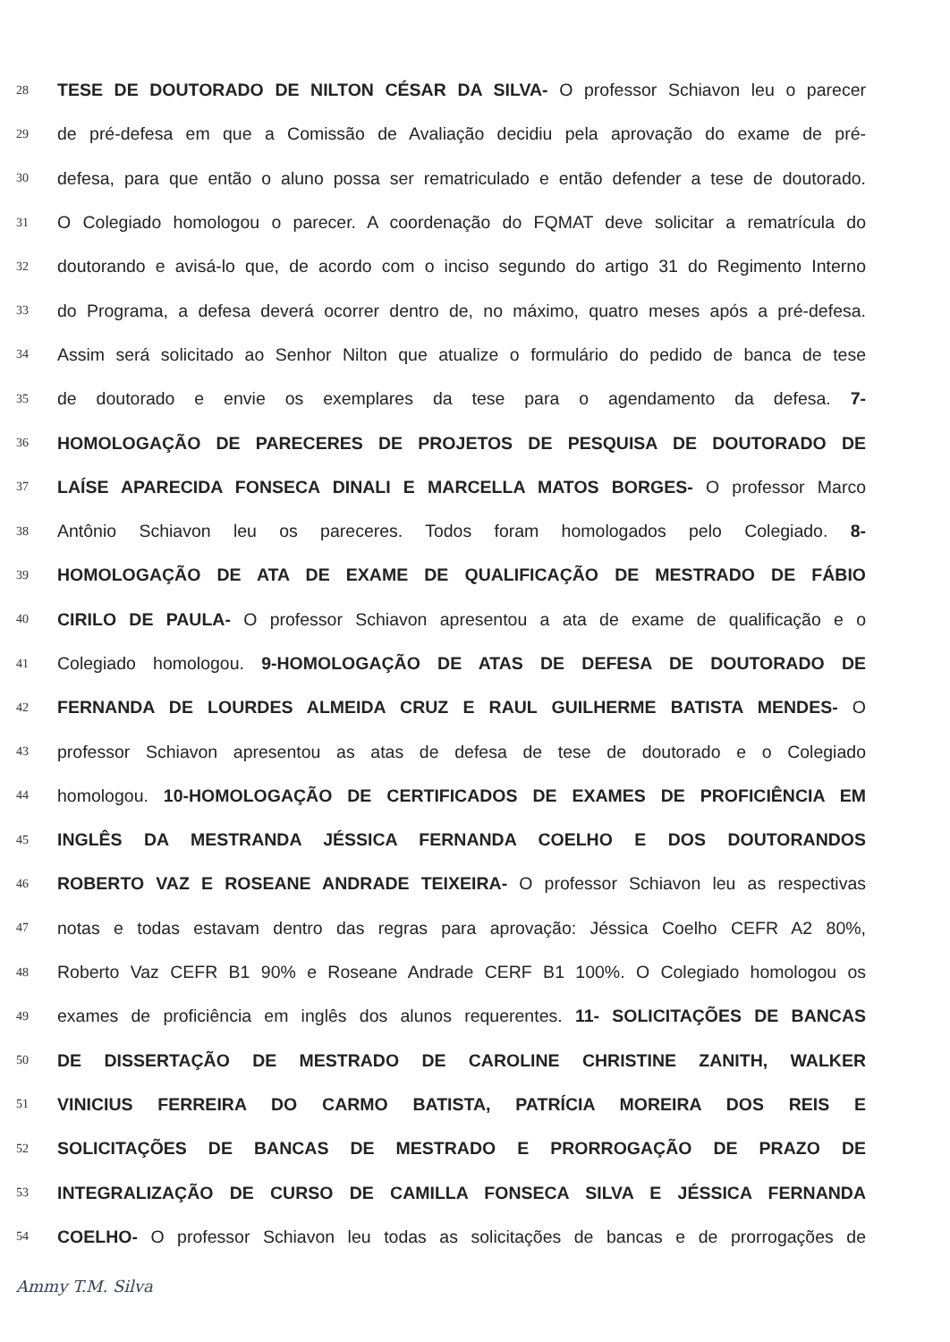28 TESE DE DOUTORADO DE NILTON CÉSAR DA SILVA- O professor Schiavon leu o parecer
29 de pré-defesa em que a Comissão de Avaliação decidiu pela aprovação do exame de pré-
30 defesa, para que então o aluno possa ser rematriculado e então defender a tese de doutorado.
31 O Colegiado homologou o parecer. A coordenação do FQMAT deve solicitar a rematrícula do
32 doutorando e avisá-lo que, de acordo com o inciso segundo do artigo 31 do Regimento Interno
33 do Programa, a defesa deverá ocorrer dentro de, no máximo, quatro meses após a pré-defesa.
34 Assim será solicitado ao Senhor Nilton que atualize o formulário do pedido de banca de tese
35 de doutorado e envie os exemplares da tese para o agendamento da defesa. 7-
36 HOMOLOGAÇÃO DE PARECERES DE PROJETOS DE PESQUISA DE DOUTORADO DE
37 LAÍSE APARECIDA FONSECA DINALI E MARCELLA MATOS BORGES- O professor Marco
38 Antônio Schiavon leu os pareceres. Todos foram homologados pelo Colegiado. 8-
39 HOMOLOGAÇÃO DE ATA DE EXAME DE QUALIFICAÇÃO DE MESTRADO DE FÁBIO
40 CIRILO DE PAULA- O professor Schiavon apresentou a ata de exame de qualificação e o
41 Colegiado homologou. 9-HOMOLOGAÇÃO DE ATAS DE DEFESA DE DOUTORADO DE
42 FERNANDA DE LOURDES ALMEIDA CRUZ E RAUL GUILHERME BATISTA MENDES- O
43 professor Schiavon apresentou as atas de defesa de tese de doutorado e o Colegiado
44 homologou. 10-HOMOLOGAÇÃO DE CERTIFICADOS DE EXAMES DE PROFICIÊNCIA EM
45 INGLÊS DA MESTRANDA JÉSSICA FERNANDA COELHO E DOS DOUTORANDOS
46 ROBERTO VAZ E ROSEANE ANDRADE TEIXEIRA- O professor Schiavon leu as respectivas
47 notas e todas estavam dentro das regras para aprovação: Jéssica Coelho CEFR A2 80%,
48 Roberto Vaz CEFR B1 90% e Roseane Andrade CERF B1 100%. O Colegiado homologou os
49 exames de proficiência em inglês dos alunos requerentes. 11- SOLICITAÇÕES DE BANCAS
50 DE DISSERTAÇÃO DE MESTRADO DE CAROLINE CHRISTINE ZANITH, WALKER
51 VINICIUS FERREIRA DO CARMO BATISTA, PATRÍCIA MOREIRA DOS REIS E
52 SOLICITAÇÕES DE BANCAS DE MESTRADO E PRORROGAÇÃO DE PRAZO DE
53 INTEGRALIZAÇÃO DE CURSO DE CAMILLA FONSECA SILVA E JÉSSICA FERNANDA
54 COELHO- O professor Schiavon leu todas as solicitações de bancas e de prorrogações de
Ammy T.M. Silva